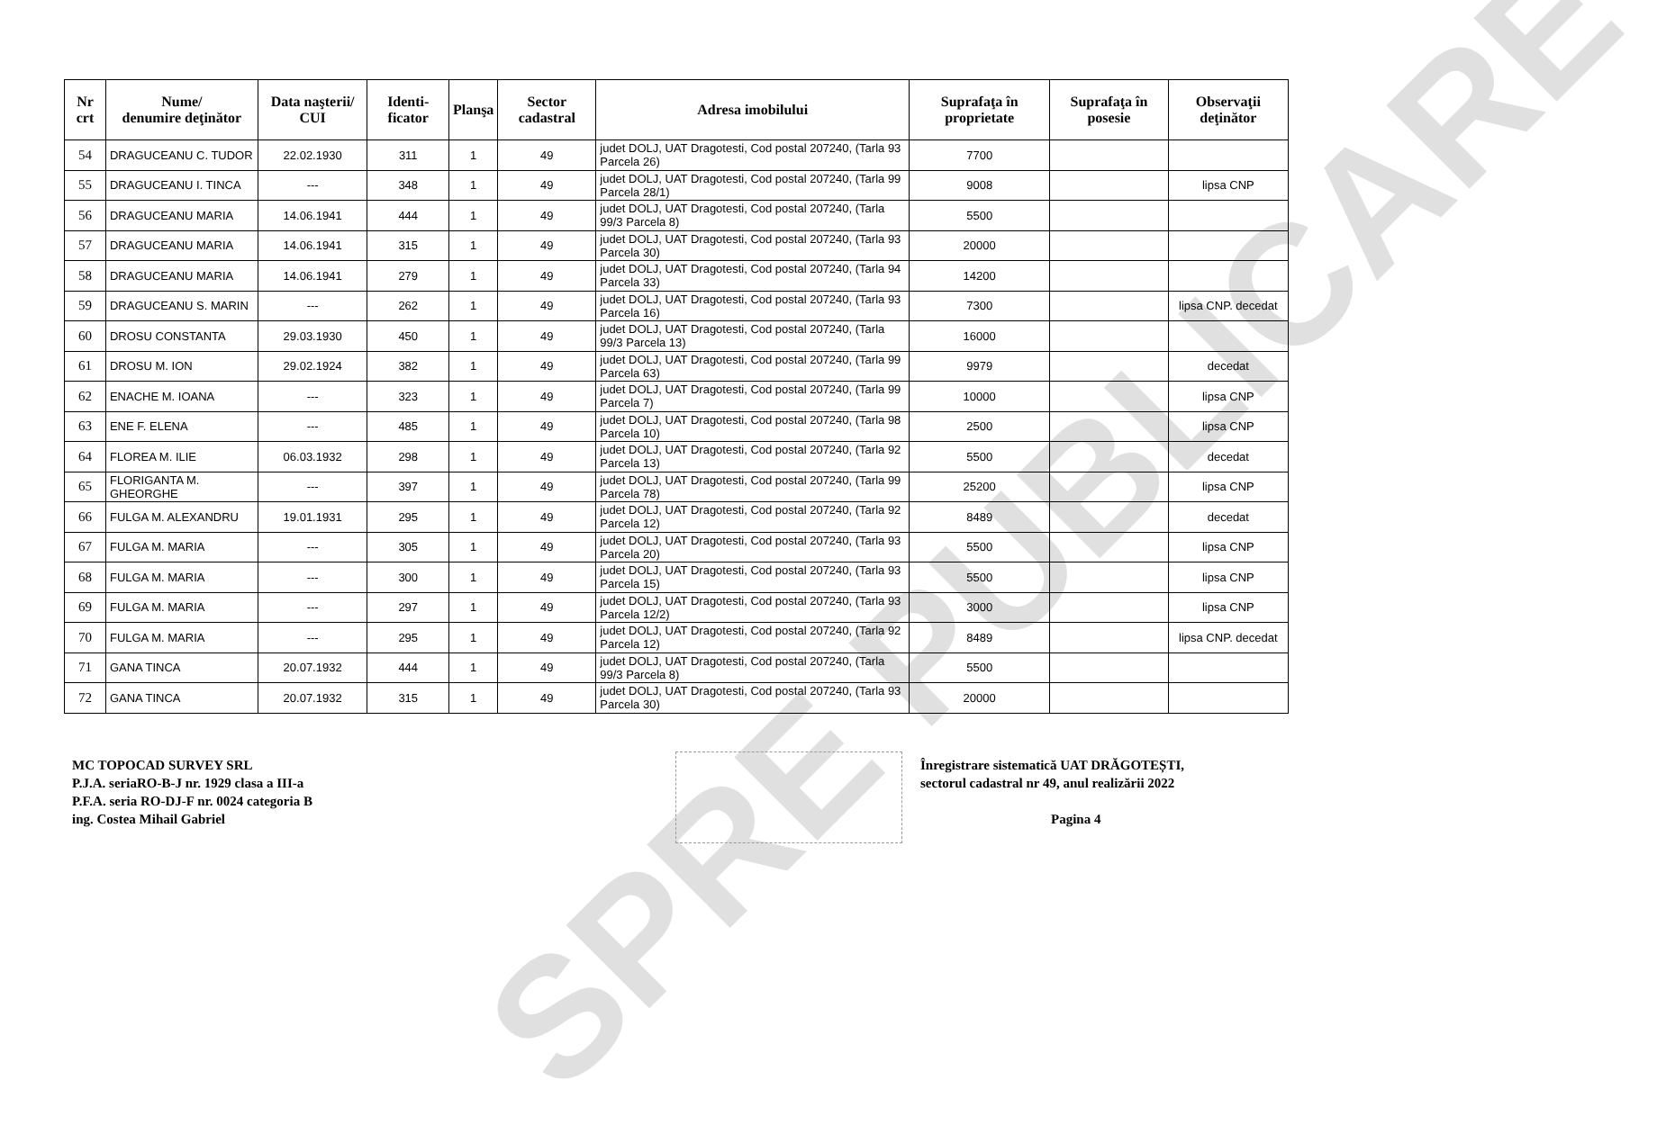SPRE PUBLICARE
| Nr crt | Nume/ denumire deţinător | Data naşterii/ CUI | Identi-ficator | Planşa | Sector cadastral | Adresa imobilului | Suprafaţa în proprietate | Suprafaţa în posesie | Observaţii deţinător |
| --- | --- | --- | --- | --- | --- | --- | --- | --- | --- |
| 54 | DRAGUCEANU C. TUDOR | 22.02.1930 | 311 | 1 | 49 | judet DOLJ, UAT Dragotesti, Cod postal 207240, (Tarla 93 Parcela 26) | 7700 | | |
| 55 | DRAGUCEANU I. TINCA | --- | 348 | 1 | 49 | judet DOLJ, UAT Dragotesti, Cod postal 207240, (Tarla 99 Parcela 28/1) | 9008 | | lipsa CNP |
| 56 | DRAGUCEANU MARIA | 14.06.1941 | 444 | 1 | 49 | judet DOLJ, UAT Dragotesti, Cod postal 207240, (Tarla 99/3 Parcela 8) | 5500 | | |
| 57 | DRAGUCEANU MARIA | 14.06.1941 | 315 | 1 | 49 | judet DOLJ, UAT Dragotesti, Cod postal 207240, (Tarla 93 Parcela 30) | 20000 | | |
| 58 | DRAGUCEANU MARIA | 14.06.1941 | 279 | 1 | 49 | judet DOLJ, UAT Dragotesti, Cod postal 207240, (Tarla 94 Parcela 33) | 14200 | | |
| 59 | DRAGUCEANU S. MARIN | --- | 262 | 1 | 49 | judet DOLJ, UAT Dragotesti, Cod postal 207240, (Tarla 93 Parcela 16) | 7300 | | lipsa CNP. decedat |
| 60 | DROSU CONSTANTA | 29.03.1930 | 450 | 1 | 49 | judet DOLJ, UAT Dragotesti, Cod postal 207240, (Tarla 99/3 Parcela 13) | 16000 | | |
| 61 | DROSU M. ION | 29.02.1924 | 382 | 1 | 49 | judet DOLJ, UAT Dragotesti, Cod postal 207240, (Tarla 99 Parcela 63) | 9979 | | decedat |
| 62 | ENACHE M. IOANA | --- | 323 | 1 | 49 | judet DOLJ, UAT Dragotesti, Cod postal 207240, (Tarla 99 Parcela 7) | 10000 | | lipsa CNP |
| 63 | ENE F. ELENA | --- | 485 | 1 | 49 | judet DOLJ, UAT Dragotesti, Cod postal 207240, (Tarla 98 Parcela 10) | 2500 | | lipsa CNP |
| 64 | FLOREA M. ILIE | 06.03.1932 | 298 | 1 | 49 | judet DOLJ, UAT Dragotesti, Cod postal 207240, (Tarla 92 Parcela 13) | 5500 | | decedat |
| 65 | FLORIGANTA M. GHEORGHE | --- | 397 | 1 | 49 | judet DOLJ, UAT Dragotesti, Cod postal 207240, (Tarla 99 Parcela 78) | 25200 | | lipsa CNP |
| 66 | FULGA M. ALEXANDRU | 19.01.1931 | 295 | 1 | 49 | judet DOLJ, UAT Dragotesti, Cod postal 207240, (Tarla 92 Parcela 12) | 8489 | | decedat |
| 67 | FULGA M. MARIA | --- | 305 | 1 | 49 | judet DOLJ, UAT Dragotesti, Cod postal 207240, (Tarla 93 Parcela 20) | 5500 | | lipsa CNP |
| 68 | FULGA M. MARIA | --- | 300 | 1 | 49 | judet DOLJ, UAT Dragotesti, Cod postal 207240, (Tarla 93 Parcela 15) | 5500 | | lipsa CNP |
| 69 | FULGA M. MARIA | --- | 297 | 1 | 49 | judet DOLJ, UAT Dragotesti, Cod postal 207240, (Tarla 93 Parcela 12/2) | 3000 | | lipsa CNP |
| 70 | FULGA M. MARIA | --- | 295 | 1 | 49 | judet DOLJ, UAT Dragotesti, Cod postal 207240, (Tarla 92 Parcela 12) | 8489 | | lipsa CNP. decedat |
| 71 | GANA TINCA | 20.07.1932 | 444 | 1 | 49 | judet DOLJ, UAT Dragotesti, Cod postal 207240, (Tarla 99/3 Parcela 8) | 5500 | | |
| 72 | GANA TINCA | 20.07.1932 | 315 | 1 | 49 | judet DOLJ, UAT Dragotesti, Cod postal 207240, (Tarla 93 Parcela 30) | 20000 | | |
MC TOPOCAD SURVEY SRL
P.J.A. seriaRO-B-J nr. 1929 clasa a III-a
P.F.A. seria RO-DJ-F nr. 0024 categoria B
ing. Costea Mihail Gabriel
Înregistrare sistematică UAT DRĂGOTEȘTI,
sectorul cadastral nr 49, anul realizării 2022
Pagina 4